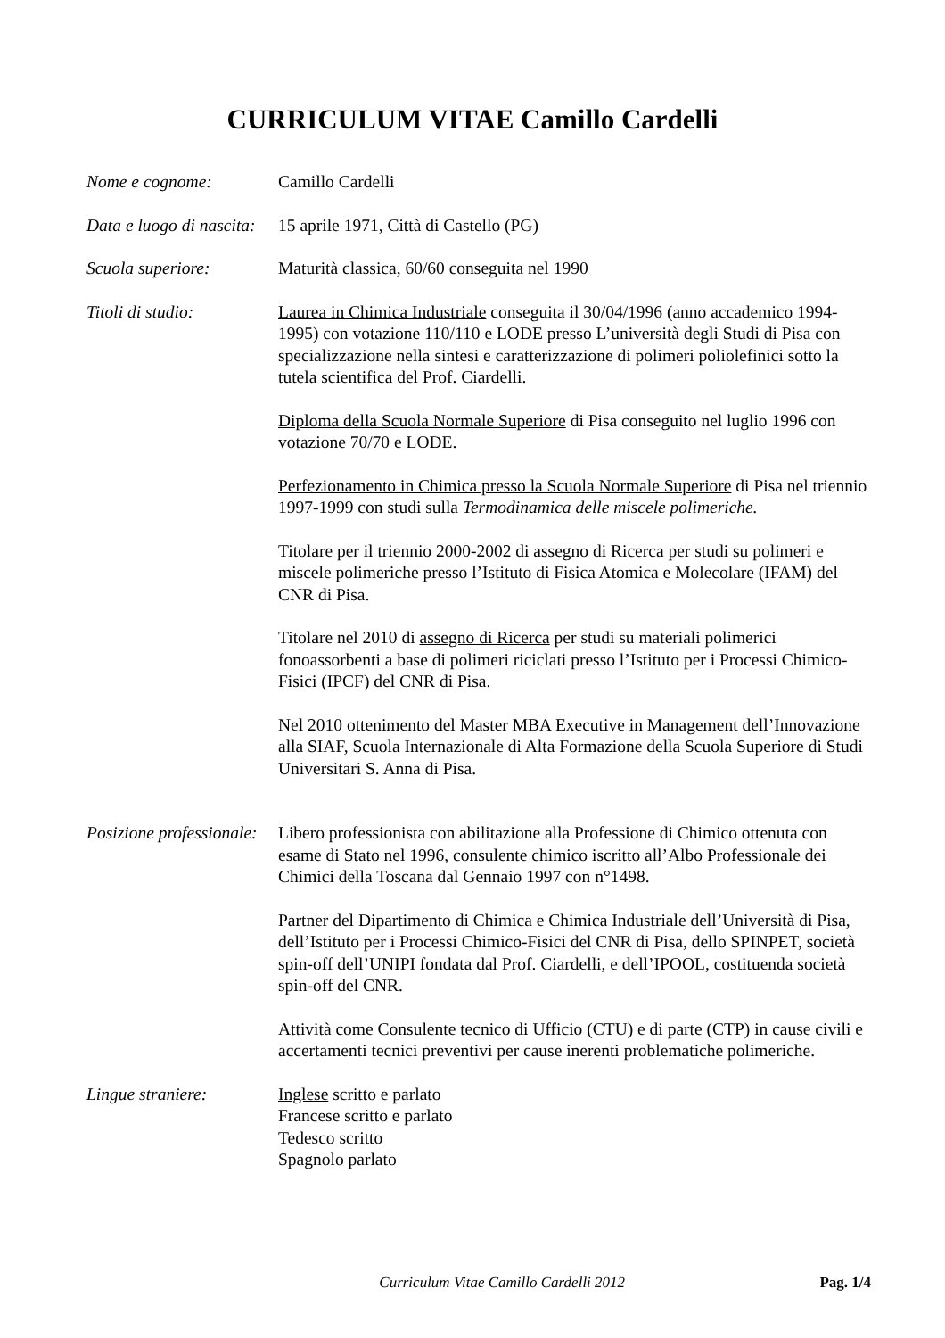CURRICULUM VITAE Camillo Cardelli
Nome e cognome: Camillo Cardelli
Data e luogo di nascita:
15 aprile 1971, Città di Castello (PG)
Scuola superiore: Maturità classica, 60/60 conseguita nel 1990
Titoli di studio: Laurea in Chimica Industriale conseguita il 30/04/1996 (anno accademico 1994-1995) con votazione 110/110 e LODE presso L’università degli Studi di Pisa con specializzazione nella sintesi e caratterizzazione di polimeri poliolefinici sotto la tutela scientifica del Prof. Ciardelli.
Diploma della Scuola Normale Superiore di Pisa conseguito nel luglio 1996 con votazione 70/70 e LODE.
Perfezionamento in Chimica presso la Scuola Normale Superiore di Pisa nel triennio 1997-1999 con studi sulla Termodinamica delle miscele polimeriche.
Titolare per il triennio 2000-2002 di assegno di Ricerca per studi su polimeri e miscele polimeriche presso l’Istituto di Fisica Atomica e Molecolare (IFAM) del CNR di Pisa.
Titolare nel 2010 di assegno di Ricerca per studi su materiali polimerici fonoassorbenti a base di polimeri riciclati presso l’Istituto per i Processi Chimico-Fisici (IPCF) del CNR di Pisa.
Nel 2010 ottenimento del Master MBA Executive in Management dell’Innovazione alla SIAF, Scuola Internazionale di Alta Formazione della Scuola Superiore di Studi Universitari S. Anna di Pisa.
Posizione professionale:
Libero professionista con abilitazione alla Professione di Chimico ottenuta con esame di Stato nel 1996, consulente chimico iscritto all’Albo Professionale dei Chimici della Toscana dal Gennaio 1997 con n°1498.
Partner del Dipartimento di Chimica e Chimica Industriale dell’Università di Pisa, dell’Istituto per i Processi Chimico-Fisici del CNR di Pisa, dello SPINPET, società spin-off dell’UNIPI fondata dal Prof. Ciardelli, e dell’IPOOL, costituenda società spin-off del CNR.
Attività come Consulente tecnico di Ufficio (CTU) e di parte (CTP) in cause civili e accertamenti tecnici preventivi per cause inerenti problematiche polimeriche.
Lingue straniere: Inglese scritto e parlato
Francese scritto e parlato
Tedesco scritto
Spagnolo parlato
Curriculum Vitae Camillo Cardelli 2012 Pag. 1/4